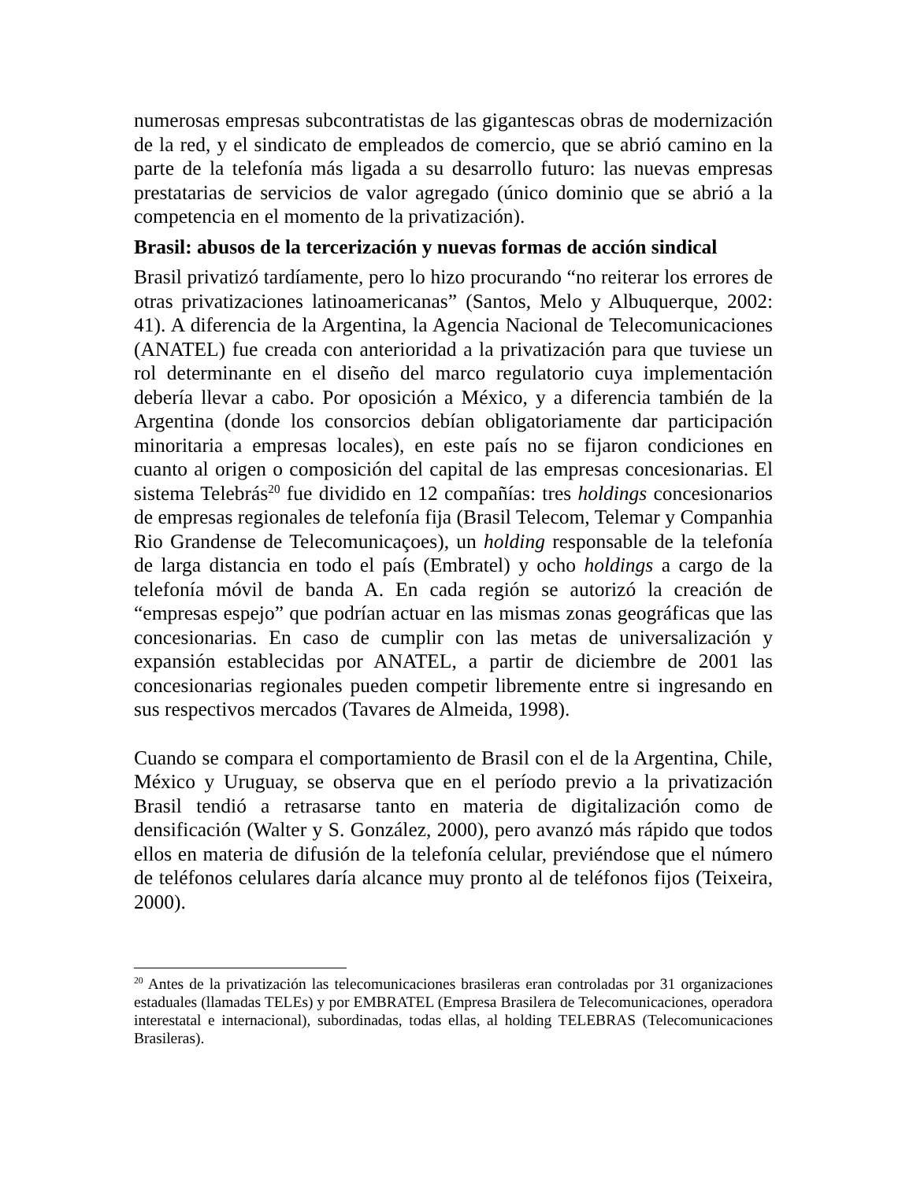numerosas empresas subcontratistas de las gigantescas obras de modernización de la red, y el sindicato de empleados de comercio, que se abrió camino en la parte de la telefonía más ligada a su desarrollo futuro: las nuevas empresas prestatarias de servicios de valor agregado (único dominio que se abrió a la competencia en el momento de la privatización).
Brasil: abusos de la tercerización y nuevas formas de acción sindical
Brasil privatizó tardíamente, pero lo hizo procurando “no reiterar los errores de otras privatizaciones latinoamericanas” (Santos, Melo y Albuquerque, 2002: 41). A diferencia de la Argentina, la Agencia Nacional de Telecomunicaciones (ANATEL) fue creada con anterioridad a la privatización para que tuviese un rol determinante en el diseño del marco regulatorio cuya implementación debería llevar a cabo. Por oposición a México, y a diferencia también de la Argentina (donde los consorcios debían obligatoriamente dar participación minoritaria a empresas locales), en este país no se fijaron condiciones en cuanto al origen o composición del capital de las empresas concesionarias. El sistema Telebrás<sup>20</sup> fue dividido en 12 compañías: tres holdings concesionarios de empresas regionales de telefonía fija (Brasil Telecom, Telemar y Companhia Rio Grandense de Telecomunicaçoes), un holding responsable de la telefonía de larga distancia en todo el país (Embratel) y ocho holdings a cargo de la telefonía móvil de banda A. En cada región se autorizó la creación de “empresas espejo” que podrían actuar en las mismas zonas geográficas que las concesionarias. En caso de cumplir con las metas de universalización y expansión establecidas por ANATEL, a partir de diciembre de 2001 las concesionarias regionales pueden competir libremente entre si ingresando en sus respectivos mercados (Tavares de Almeida, 1998).
Cuando se compara el comportamiento de Brasil con el de la Argentina, Chile, México y Uruguay, se observa que en el período previo a la privatización Brasil tendió a retrasarse tanto en materia de digitalización como de densificación (Walter y S. González, 2000), pero avanzó más rápido que todos ellos en materia de difusión de la telefonía celular, previéndose que el número de teléfonos celulares daría alcance muy pronto al de teléfonos fijos (Teixeira, 2000).
<sup>20</sup> Antes de la privatización las telecomunicaciones brasileras eran controladas por 31 organizaciones estaduales (llamadas TELEs) y por EMBRATEL (Empresa Brasilera de Telecomunicaciones, operadora interestatal e internacional), subordinadas, todas ellas, al holding TELEBRAS (Telecomunicaciones Brasileras).